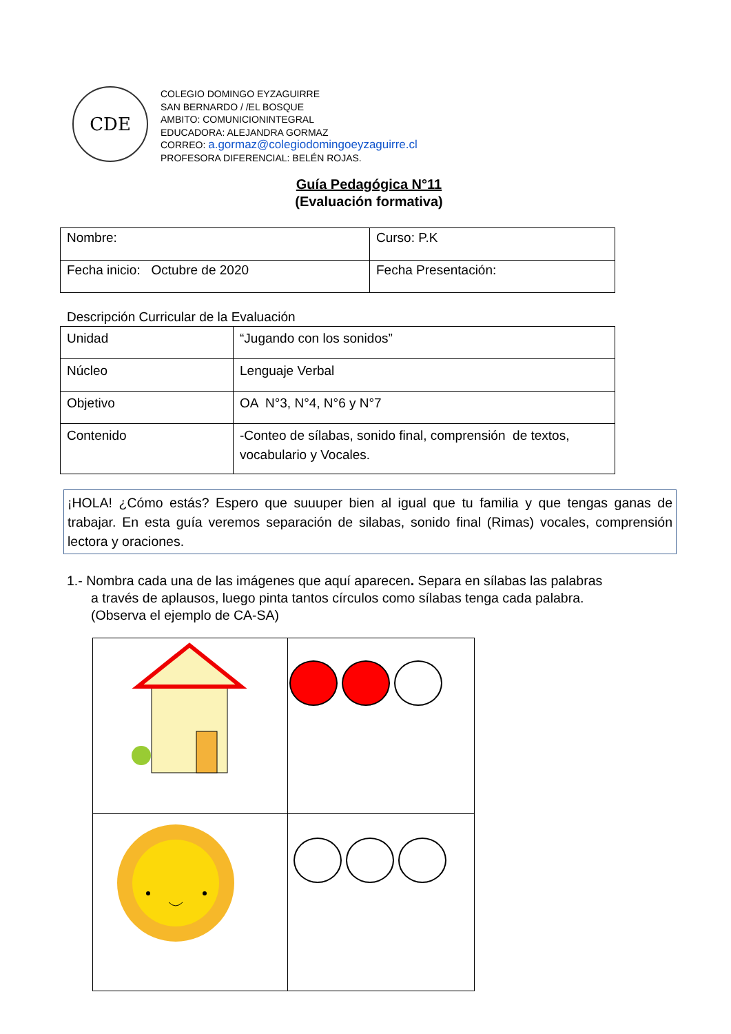CDE
COLEGIO DOMINGO EYZAGUIRRE
SAN BERNARDO / /EL BOSQUE
AMBITO: COMUNICIONINTEGRAL
EDUCADORA: ALEJANDRA GORMAZ
CORREO: a.gormaz@colegiodomingoeyzaguirre.cl
PROFESORA DIFERENCIAL: BELÉN ROJAS.
Guía Pedagógica N°11
(Evaluación formativa)
| Nombre: | Curso: P.K |
| Fecha inicio: Octubre de 2020 | Fecha Presentación: |
Descripción Curricular de la Evaluación
| Unidad | “Jugando con los sonidos” |
| Núcleo | Lenguaje Verbal |
| Objetivo | OA N°3, N°4, N°6 y N°7 |
| Contenido | -Conteo de sílabas, sonido final, comprensión de textos, vocabulario y Vocales. |
¡HOLA! ¿Cómo estás? Espero que suuuper bien al igual que tu familia y que tengas ganas de trabajar. En esta guía veremos separación de silabas, sonido final (Rimas) vocales, comprensión lectora y oraciones.
1.- Nombra cada una de las imágenes que aquí aparecen. Separa en sílabas las palabras
a través de aplausos, luego pinta tantos círculos como sílabas tenga cada palabra.
(Observa el ejemplo de CA-SA)